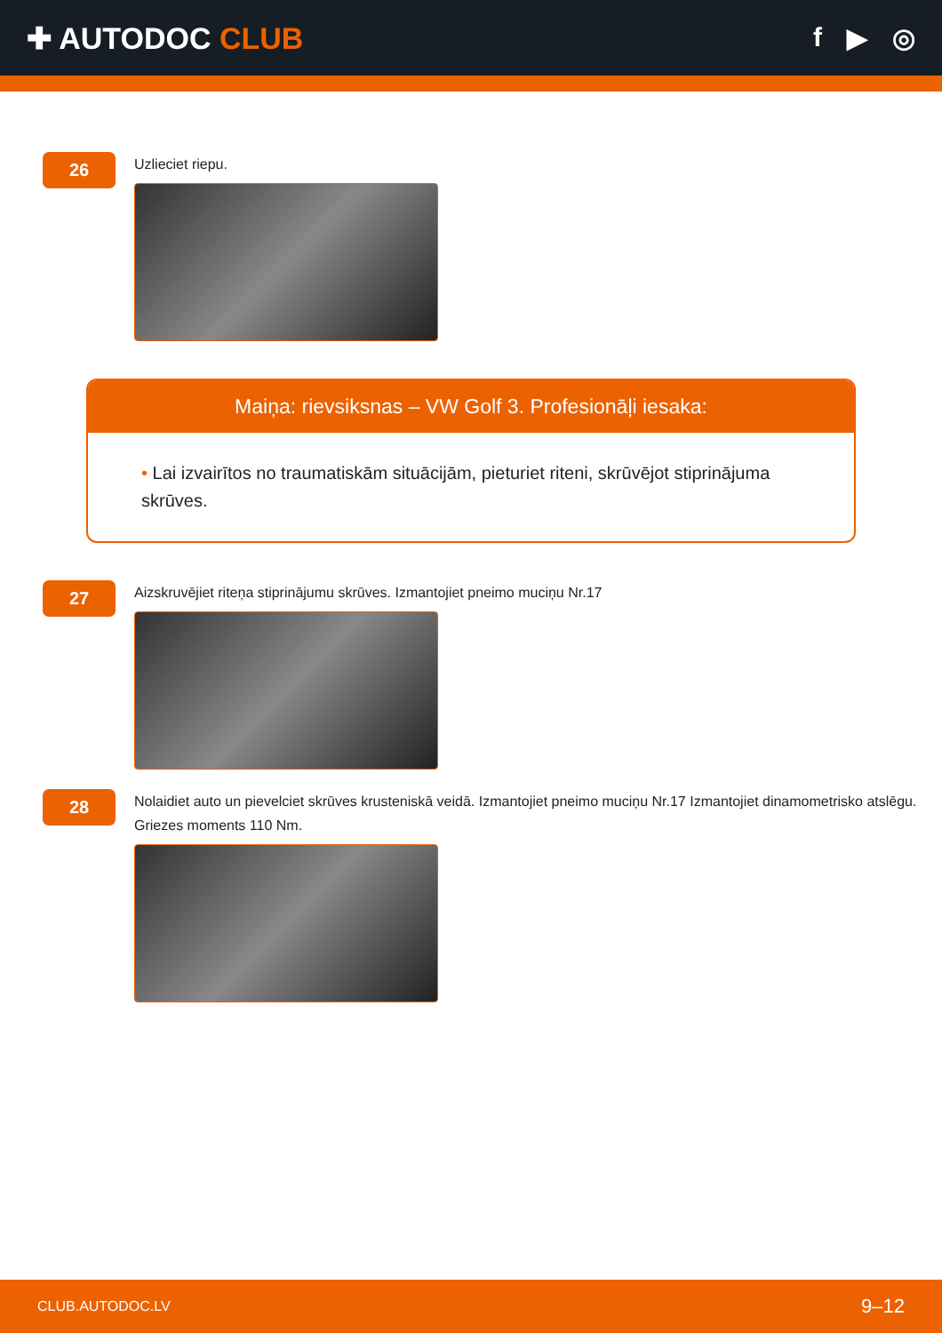✚ AUTODOC CLUB f ▶ ◎
26
Uzlieciet riepu.
Maiņa: rievsiksnas – VW Golf 3. Profesionāļi iesaka:
• Lai izvairītos no traumatiskām situācijām, pieturiet riteni, skrūvējot stiprinājuma skrūves.
27
Aizskruvējiet riteņa stiprinājumu skrūves. Izmantojiet pneimo muciņu Nr.17
28
Nolaidiet auto un pievelciet skrūves krusteniskā veidā. Izmantojiet pneimo muciņu Nr.17 Izmantojiet dinamometrisko atslēgu. Griezes moments 110 Nm.
CLUB.AUTODOC.LV 9–12